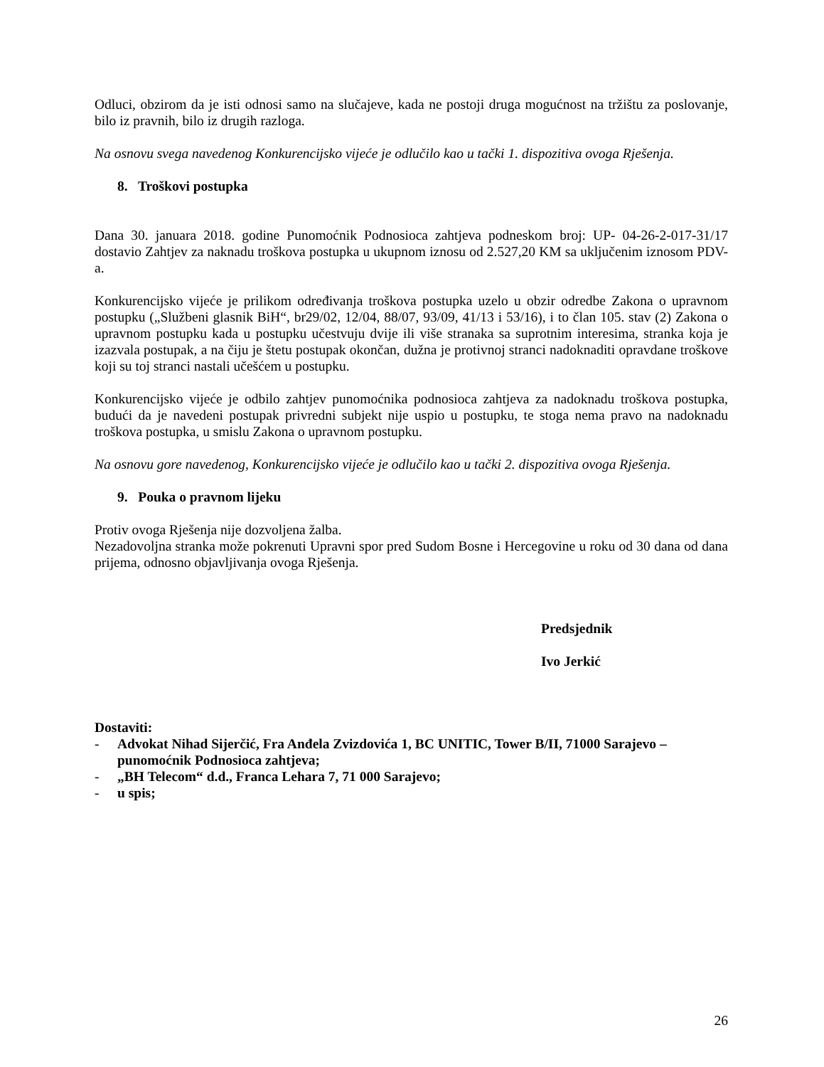Odluci, obzirom da je isti odnosi samo na slučajeve, kada ne postoji druga mogućnost na tržištu za poslovanje, bilo iz pravnih, bilo iz drugih razloga.
Na osnovu svega navedenog Konkurencijsko vijeće je odlučilo kao u tački 1. dispozitiva ovoga Rješenja.
8. Troškovi postupka
Dana 30. januara 2018. godine Punomoćnik Podnosioca zahtjeva podneskom broj: UP- 04-26-2-017-31/17 dostavio Zahtjev za naknadu troškova postupka u ukupnom iznosu od 2.527,20 KM sa uključenim iznosom PDV-a.
Konkurencijsko vijeće je prilikom određivanja troškova postupka uzelo u obzir odredbe Zakona o upravnom postupku („Službeni glasnik BiH“, br29/02, 12/04, 88/07, 93/09, 41/13 i 53/16), i to član 105. stav (2) Zakona o upravnom postupku kada u postupku učestvuju dvije ili više stranaka sa suprotnim interesima, stranka koja je izazvala postupak, a na čiju je štetu postupak okončan, dužna je protivnoj stranci nadoknaditi opravdane troškove koji su toj stranci nastali učešćem u postupku.
Konkurencijsko vijeće je odbilo zahtjev punomoćnika podnosioca zahtjeva za nadoknadu troškova postupka, budući da je navedeni postupak privredni subjekt nije uspio u postupku, te stoga nema pravo na nadoknadu troškova postupka, u smislu Zakona o upravnom postupku.
Na osnovu gore navedenog, Konkurencijsko vijeće je odlučilo kao u tački 2. dispozitiva ovoga Rješenja.
9. Pouka o pravnom lijeku
Protiv ovoga Rješenja nije dozvoljena žalba.
Nezadovoljna stranka može pokrenuti Upravni spor pred Sudom Bosne i Hercegovine u roku od 30 dana od dana prijema, odnosno objavljivanja ovoga Rješenja.
Predsjednik
Ivo Jerkić
Dostaviti:
- Advokat Nihad Sijerčić, Fra Anđela Zvizdovića 1, BC UNITIC, Tower B/II, 71000 Sarajevo – punomoćnik Podnosioca zahtjeva;
- „BH Telecom“ d.d., Franca Lehara 7, 71 000 Sarajevo;
- u spis;
26